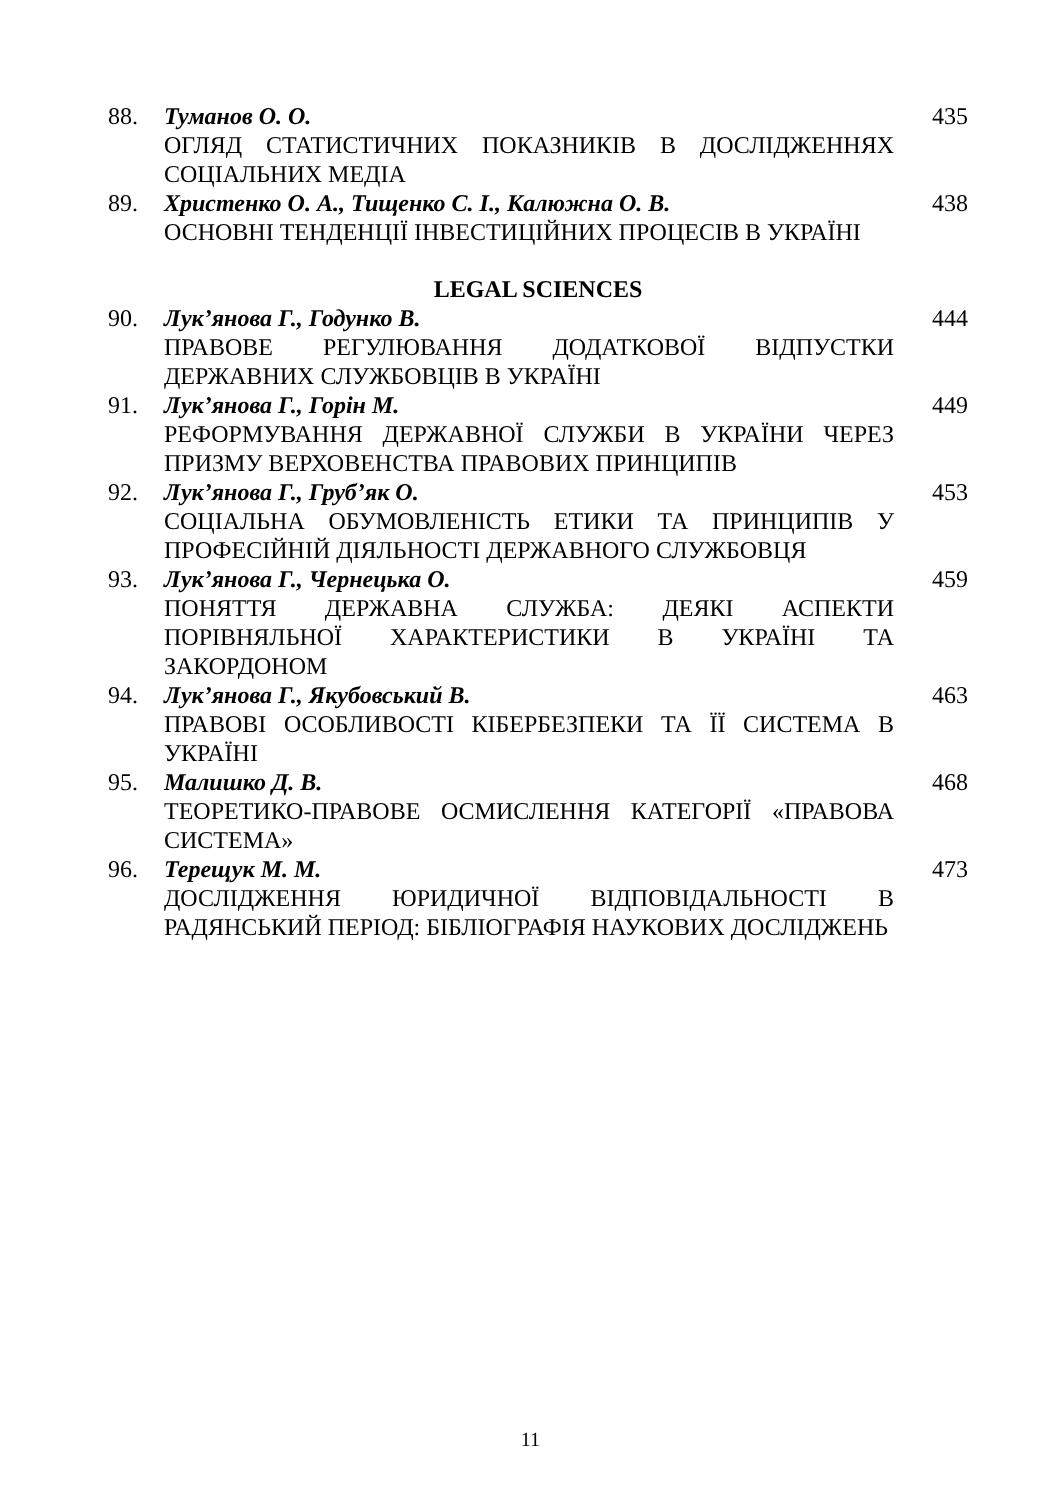88. Туманов О. О.
ОГЛЯД СТАТИСТИЧНИХ ПОКАЗНИКІВ В ДОСЛІДЖЕННЯХ СОЦІАЛЬНИХ МЕДІА
435
89. Христенко О. А., Тищенко С. І., Калюжна О. В.
ОСНОВНІ ТЕНДЕНЦІЇ ІНВЕСТИЦІЙНИХ ПРОЦЕСІВ В УКРАЇНІ
438
LEGAL SCIENCES
90. Лук’янова Г., Годунко В.
ПРАВОВЕ РЕГУЛЮВАННЯ ДОДАТКОВОЇ ВІДПУСТКИ ДЕРЖАВНИХ СЛУЖБОВЦІВ В УКРАЇНІ
444
91. Лук’янова Г., Горін М.
РЕФОРМУВАННЯ ДЕРЖАВНОЇ СЛУЖБИ В УКРАЇНИ ЧЕРЕЗ ПРИЗМУ ВЕРХОВЕНСТВА ПРАВОВИХ ПРИНЦИПІВ
449
92. Лук’янова Г., Груб’як О.
СОЦІАЛЬНА ОБУМОВЛЕНІСТЬ ЕТИКИ ТА ПРИНЦИПІВ У ПРОФЕСІЙНІЙ ДІЯЛЬНОСТІ ДЕРЖАВНОГО СЛУЖБОВЦЯ
453
93. Лук’янова Г., Чернецька О.
ПОНЯТТЯ ДЕРЖАВНА СЛУЖБА: ДЕЯКІ АСПЕКТИ ПОРІВНЯЛЬНОЇ ХАРАКТЕРИСТИКИ В УКРАЇНІ ТА ЗАКОРДОНОМ
459
94. Лук’янова Г., Якубовський В.
ПРАВОВІ ОСОБЛИВОСТІ КІБЕРБЕЗПЕКИ ТА ЇЇ СИСТЕМА В УКРАЇНІ
463
95. Малишко Д. В.
ТЕОРЕТИКО-ПРАВОВЕ ОСМИСЛЕННЯ КАТЕГОРІЇ «ПРАВОВА СИСТЕМА»
468
96. Терещук М. М.
ДОСЛІДЖЕННЯ ЮРИДИЧНОЇ ВІДПОВІДАЛЬНОСТІ В РАДЯНСЬКИЙ ПЕРІОД: БІБЛІОГРАФІЯ НАУКОВИХ ДОСЛІДЖЕНЬ
473
11